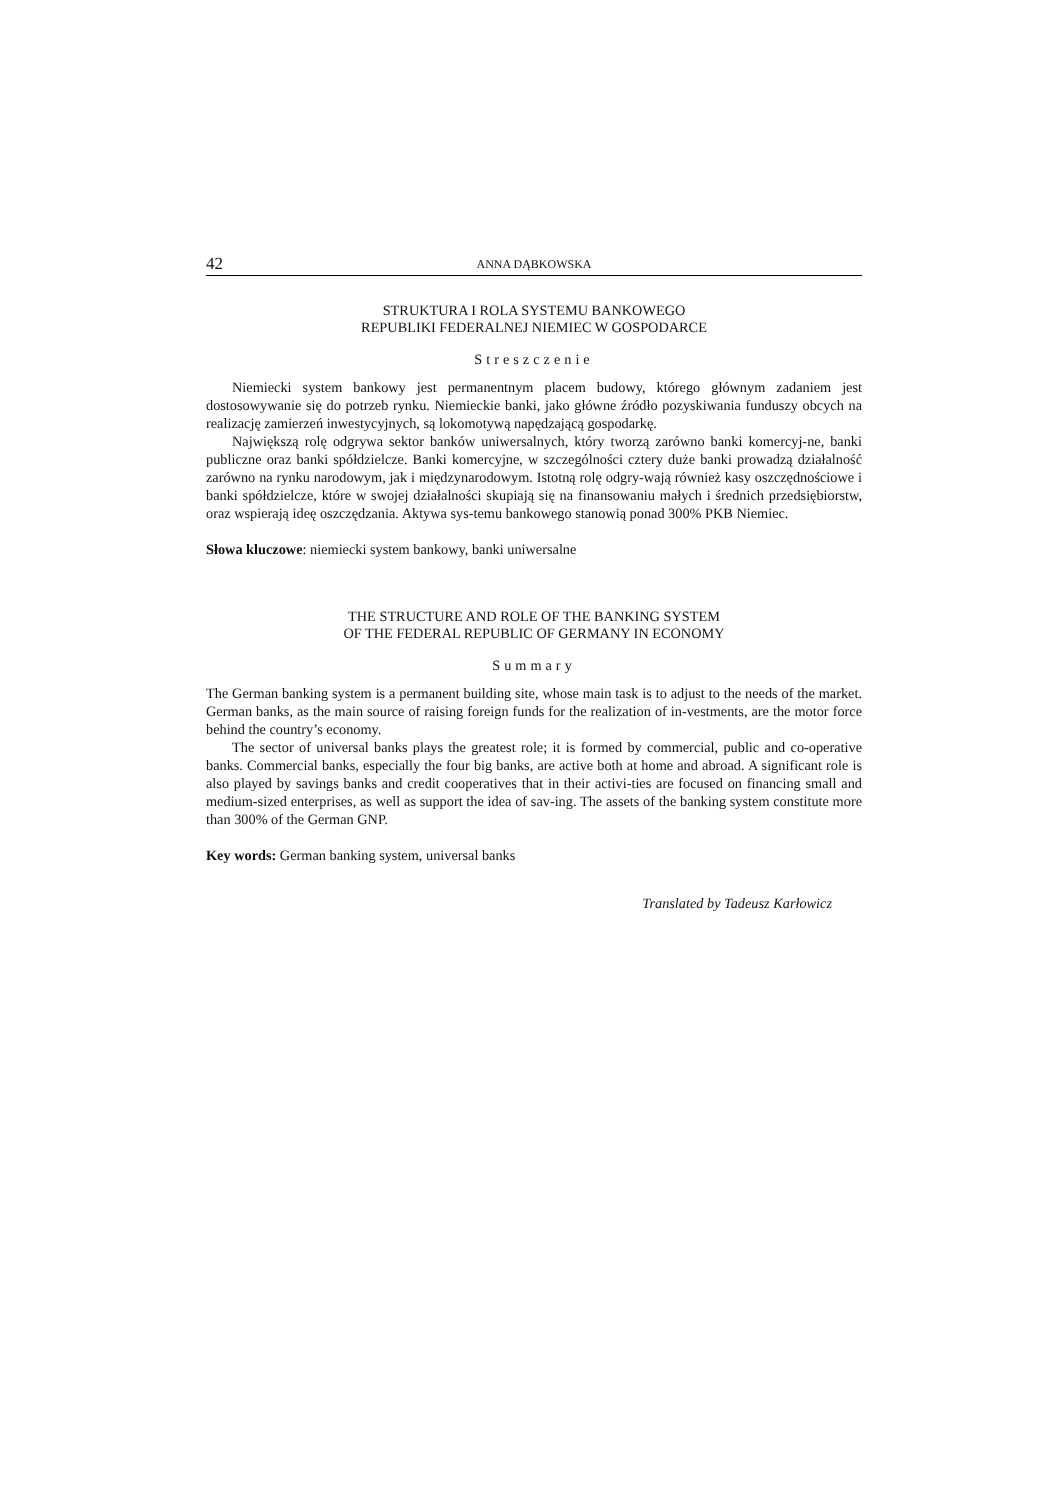42 ANNA DĄBKOWSKA
STRUKTURA I ROLA SYSTEMU BANKOWEGO
REPUBLIKI FEDERALNEJ NIEMIEC W GOSPODARCE
Streszczenie
Niemiecki system bankowy jest permanentnym placem budowy, którego głównym zadaniem jest dostosowywanie się do potrzeb rynku. Niemieckie banki, jako główne źródło pozyskiwania funduszy obcych na realizację zamierzeń inwestycyjnych, są lokomotywą napędzającą gospodarkę.
Największą rolę odgrywa sektor banków uniwersalnych, który tworzą zarówno banki komercyj-ne, banki publiczne oraz banki spółdzielcze. Banki komercyjne, w szczególności cztery duże banki prowadzą działalność zarówno na rynku narodowym, jak i międzynarodowym. Istotną rolę odgry-wają również kasy oszczędnościowe i banki spółdzielcze, które w swojej działalności skupiają się na finansowaniu małych i średnich przedsiębiorstw, oraz wspierają ideę oszczędzania. Aktywa sys-temu bankowego stanowią ponad 300% PKB Niemiec.
Słowa kluczowe: niemiecki system bankowy, banki uniwersalne
THE STRUCTURE AND ROLE OF THE BANKING SYSTEM
OF THE FEDERAL REPUBLIC OF GERMANY IN ECONOMY
Summary
The German banking system is a permanent building site, whose main task is to adjust to the needs of the market. German banks, as the main source of raising foreign funds for the realization of in-vestments, are the motor force behind the country’s economy.
The sector of universal banks plays the greatest role; it is formed by commercial, public and co-operative banks. Commercial banks, especially the four big banks, are active both at home and abroad. A significant role is also played by savings banks and credit cooperatives that in their activi-ties are focused on financing small and medium-sized enterprises, as well as support the idea of sav-ing. The assets of the banking system constitute more than 300% of the German GNP.
Key words: German banking system, universal banks
Translated by Tadeusz Karłowicz